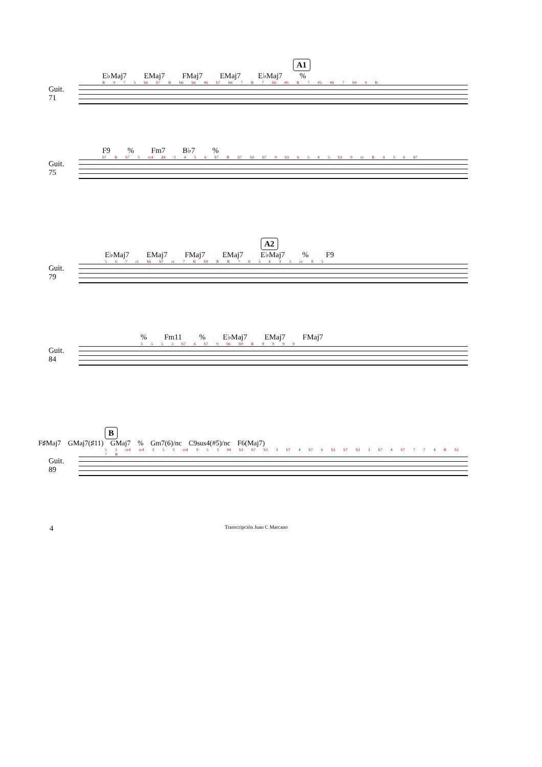A1
E♭Maj7 EMaj7 FMaj7 EMaj7 E♭Maj7 %
R 9 7 5 b6 b7 R b6 b6 #6 b7 b6 7 R 7 b6 #6 R 7 #5 #6 7 b9 9 R
Guit. 71
F9 % Fm7 B♭7 %
b7 R b7 5 cr4 d4 3 4 5 6 b7 R b7 b3 b7 9 b3 6 5 4 5 b3 9 cr R 4 5 6 b7
Guit. 75
A2
E♭Maj7 EMaj7 FMaj7 EMaj7 E♭Maj7 % F9
5 6 7 cr b6 b7 cr 7 R b9 R R 7 6 5 6 3 5 cc 9 5
Guit. 79
% Fm11 % E♭Maj7 EMaj7 FMaj7
3 5 5 3 b7 6 b7 9 b6 b9 R 9 9 9 9
Guit. 84
B
F♯Maj7 GMaj7(♯11) GMaj7 % Gm7(6)/nc C9sus4(#5)/nc F6(Maj7)
5 3 cr4 cr4 3 5 3 cr4 9 5 3 #4 b3 b7 b3 3 b7 4 b7 6 b3 b7 b3 3 b7 4 b7 7 7 4 R b3 7 R
Guit. 89
4 Transcripción Juan C Marcano